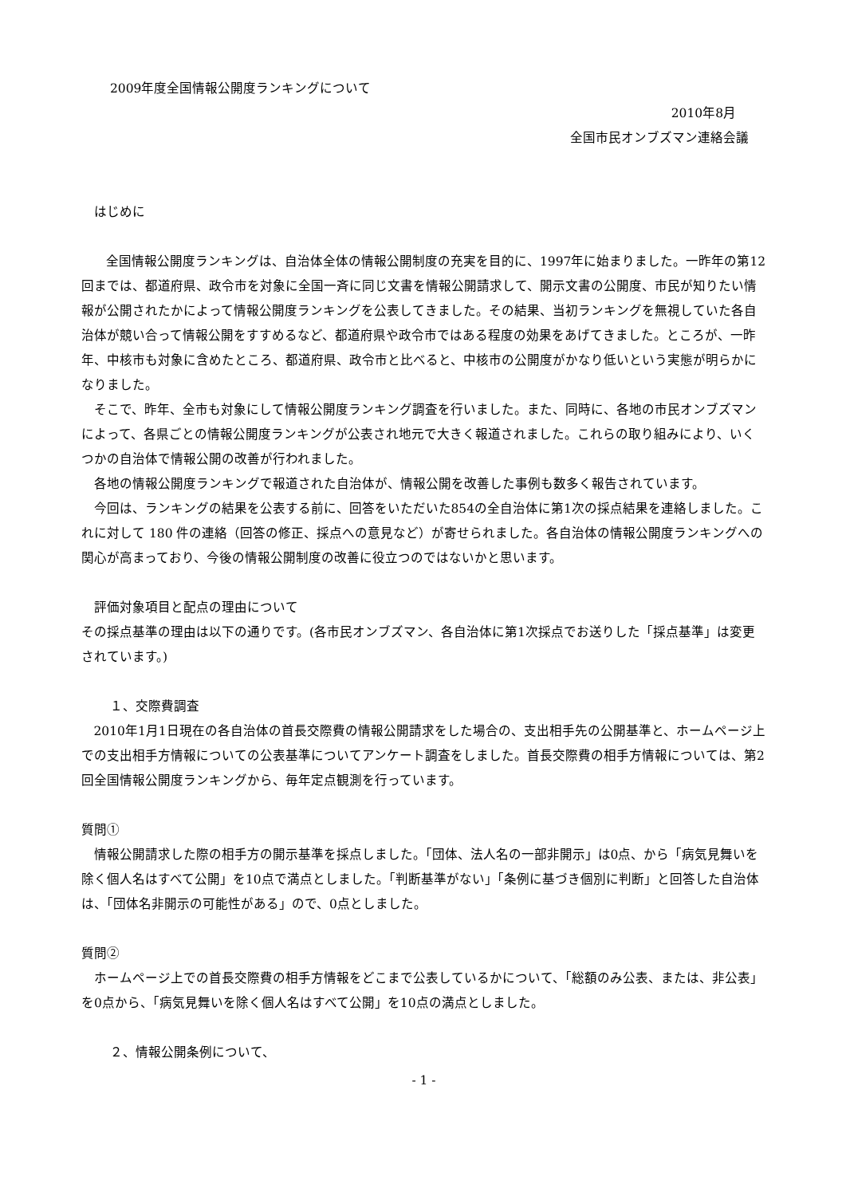2009年度全国情報公開度ランキングについて
2010年8月
全国市民オンブズマン連絡会議
はじめに
全国情報公開度ランキングは、自治体全体の情報公開制度の充実を目的に、1997年に始まりました。一昨年の第12回までは、都道府県、政令市を対象に全国一斉に同じ文書を情報公開請求して、開示文書の公開度、市民が知りたい情報が公開されたかによって情報公開度ランキングを公表してきました。その結果、当初ランキングを無視していた各自治体が競い合って情報公開をすすめるなど、都道府県や政令市ではある程度の効果をあげてきました。ところが、一昨年、中核市も対象に含めたところ、都道府県、政令市と比べると、中核市の公開度がかなり低いという実態が明らかになりました。
そこで、昨年、全市も対象にして情報公開度ランキング調査を行いました。また、同時に、各地の市民オンブズマンによって、各県ごとの情報公開度ランキングが公表され地元で大きく報道されました。これらの取り組みにより、いくつかの自治体で情報公開の改善が行われました。
各地の情報公開度ランキングで報道された自治体が、情報公開を改善した事例も数多く報告されています。
今回は、ランキングの結果を公表する前に、回答をいただいた854の全自治体に第1次の採点結果を連絡しました。これに対して 180 件の連絡（回答の修正、採点への意見など）が寄せられました。各自治体の情報公開度ランキングへの関心が高まっており、今後の情報公開制度の改善に役立つのではないかと思います。
評価対象項目と配点の理由について
その採点基準の理由は以下の通りです。(各市民オンブズマン、各自治体に第1次採点でお送りした「採点基準」は変更されています。)
１、交際費調査
2010年1月1日現在の各自治体の首長交際費の情報公開請求をした場合の、支出相手先の公開基準と、ホームページ上での支出相手方情報についての公表基準についてアンケート調査をしました。首長交際費の相手方情報については、第2回全国情報公開度ランキングから、毎年定点観測を行っています。
質問①
情報公開請求した際の相手方の開示基準を採点しました。「団体、法人名の一部非開示」は0点、から「病気見舞いを除く個人名はすべて公開」を10点で満点としました。「判断基準がない」「条例に基づき個別に判断」と回答した自治体は、「団体名非開示の可能性がある」ので、0点としました。
質問②
ホームページ上での首長交際費の相手方情報をどこまで公表しているかについて、「総額のみ公表、または、非公表」を0点から、「病気見舞いを除く個人名はすべて公開」を10点の満点としました。
２、情報公開条例について、
- 1 -